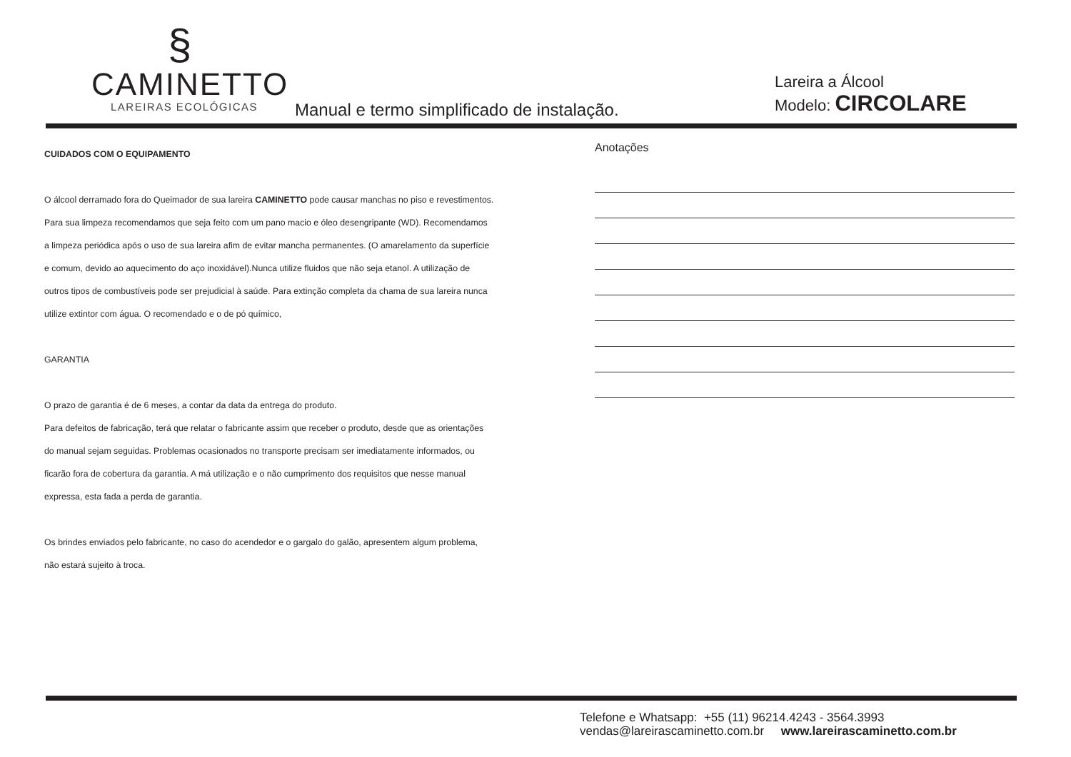§
CAMINETTO
LAREIRAS ECOLÓGICAS
Manual e termo simplificado de instalação.
Lareira a Álcool
Modelo: CIRCOLARE
CUIDADOS COM O EQUIPAMENTO
O álcool derramado fora do Queimador de sua lareira CAMINETTO pode causar manchas no piso e revestimentos.
Para sua limpeza recomendamos que seja feito com um pano macio e óleo desengripante (WD). Recomendamos
a limpeza periódica após o uso de sua lareira afim de evitar mancha permanentes. (O amarelamento da superfície
e comum, devido ao aquecimento do aço inoxidável).Nunca utilize fluidos que não seja etanol. A utilização de
outros tipos de combustíveis pode ser prejudicial à saúde. Para extinção completa da chama de sua lareira nunca
utilize extintor com água. O recomendado e o de pó químico,
GARANTIA
O prazo de garantia é de 6 meses, a contar da data da entrega do produto.
Para defeitos de fabricação, terá que relatar o fabricante assim que receber o produto, desde que as orientações
do manual sejam seguidas. Problemas ocasionados no transporte precisam ser imediatamente informados, ou
ficarão fora de cobertura da garantia. A má utilização e o não cumprimento dos requisitos que nesse manual
expressa, esta fada a perda de garantia.
Os brindes enviados pelo fabricante, no caso do acendedor e o gargalo do galão, apresentem algum problema,
não estará sujeito à troca.
Anotações
Telefone e Whatsapp: +55 (11) 96214.4243 - 3564.3993
vendas@lareirascaminetto.com.br www.lareirascaminetto.com.br